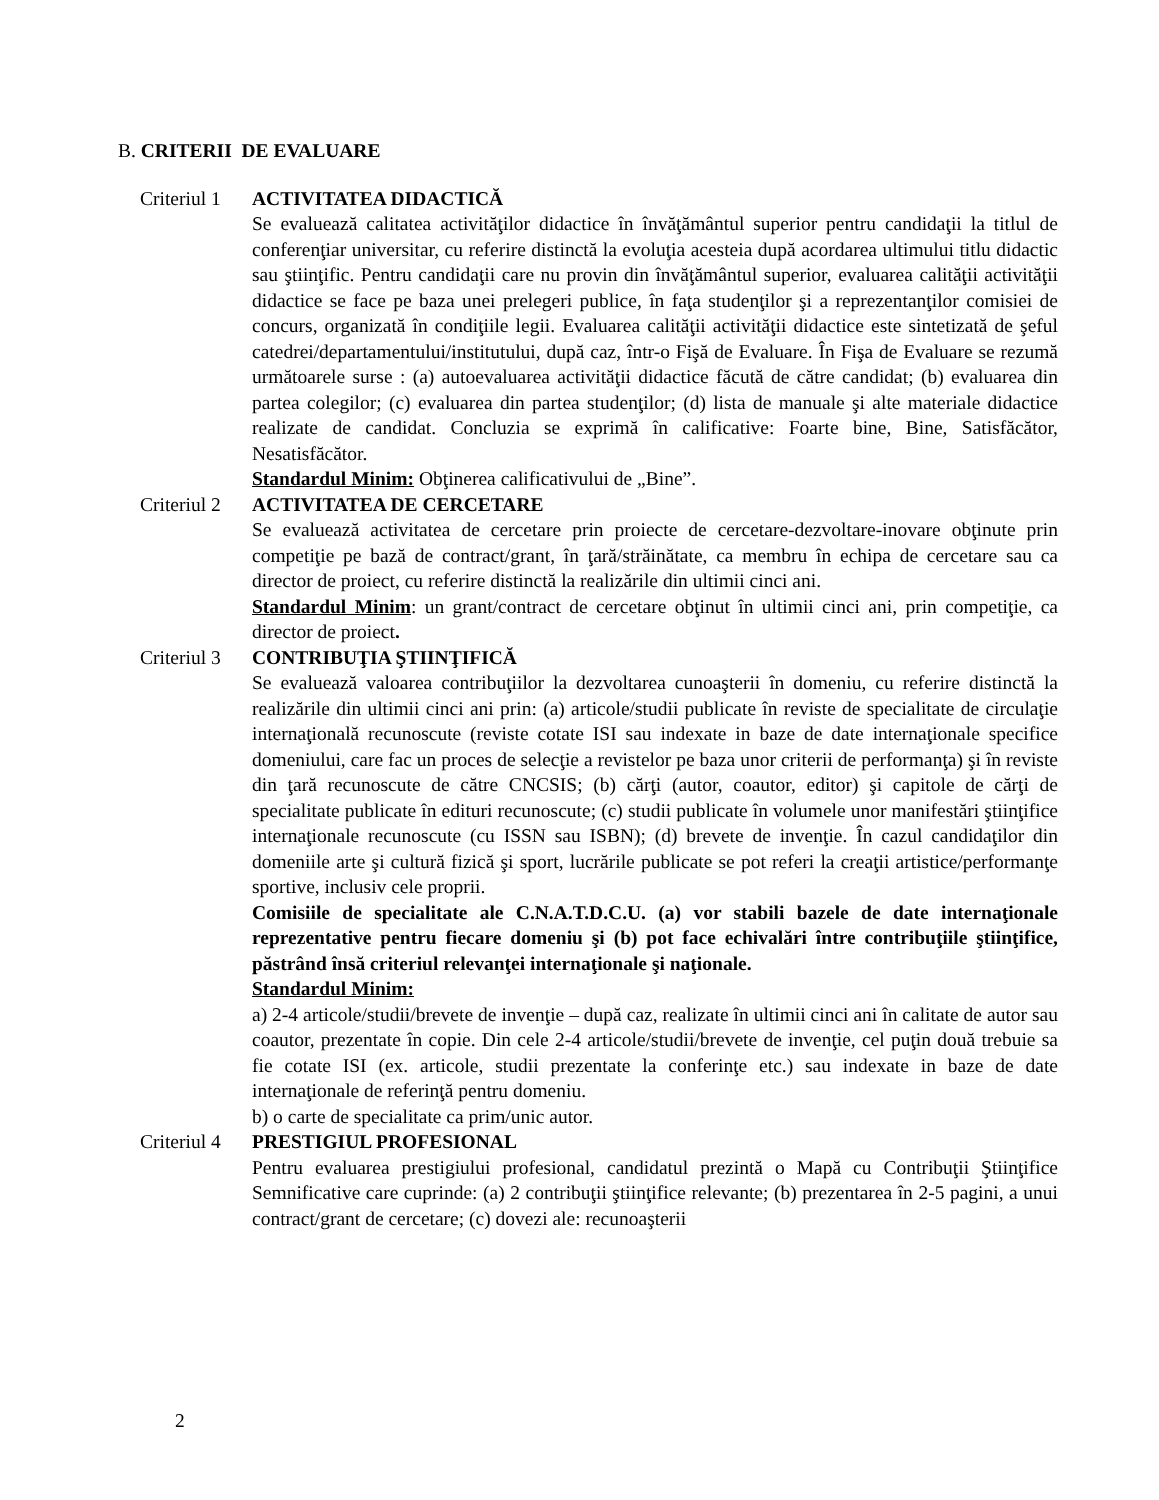B. CRITERII DE EVALUARE
Criteriul 1
ACTIVITATEA DIDACTICĂ
Se evaluează calitatea activităţilor didactice în învăţământul superior pentru candidaţii la titlul de conferenţiar universitar, cu referire distinctă la evoluţia acesteia după acordarea ultimului titlu didactic sau ştiinţific. Pentru candidaţii care nu provin din învăţământul superior, evaluarea calităţii activităţii didactice se face pe baza unei prelegeri publice, în faţa studenţilor şi a reprezentanţilor comisiei de concurs, organizată în condiţiile legii. Evaluarea calităţii activităţii didactice este sintetizată de şeful catedrei/departamentului/institutului, după caz, într-o Fişă de Evaluare. În Fişa de Evaluare se rezumă următoarele surse : (a) autoevaluarea activităţii didactice făcută de către candidat; (b) evaluarea din partea colegilor; (c) evaluarea din partea studenţilor; (d) lista de manuale şi alte materiale didactice realizate de candidat. Concluzia se exprimă în calificative: Foarte bine, Bine, Satisfăcător, Nesatisfăcător.
Standardul Minim: Obţinerea calificativului de „Bine”.
Criteriul 2
ACTIVITATEA DE CERCETARE
Se evaluează activitatea de cercetare prin proiecte de cercetare-dezvoltare-inovare obţinute prin competiţie pe bază de contract/grant, în ţară/străinătate, ca membru în echipa de cercetare sau ca director de proiect, cu referire distinctă la realizările din ultimii cinci ani.
Standardul Minim: un grant/contract de cercetare obţinut în ultimii cinci ani, prin competiţie, ca director de proiect.
Criteriul 3
CONTRIBUŢIA ŞTIINŢIFICĂ
Se evaluează valoarea contribuţiilor la dezvoltarea cunoaşterii în domeniu, cu referire distinctă la realizările din ultimii cinci ani prin: (a) articole/studii publicate în reviste de specialitate de circulaţie internaţională recunoscute (reviste cotate ISI sau indexate in baze de date internaţionale specifice domeniului, care fac un proces de selecţie a revistelor pe baza unor criterii de performanţa) şi în reviste din ţară recunoscute de către CNCSIS; (b) cărţi (autor, coautor, editor) şi capitole de cărţi de specialitate publicate în edituri recunoscute; (c) studii publicate în volumele unor manifestări ştiinţifice internaţionale recunoscute (cu ISSN sau ISBN); (d) brevete de invenţie. În cazul candidaţilor din domeniile arte şi cultură fizică şi sport, lucrările publicate se pot referi la creaţii artistice/performanţe sportive, inclusiv cele proprii.
Comisiile de specialitate ale C.N.A.T.D.C.U. (a) vor stabili bazele de date internaţionale reprezentative pentru fiecare domeniu şi (b) pot face echivalări între contribuţiile ştiinţifice, păstrând însă criteriul relevanţei internaţionale şi naţionale.
Standardul Minim:
a) 2-4 articole/studii/brevete de invenţie – după caz, realizate în ultimii cinci ani în calitate de autor sau coautor, prezentate în copie. Din cele 2-4 articole/studii/brevete de invenţie, cel puţin două trebuie sa fie cotate ISI (ex. articole, studii prezentate la conferinţe etc.) sau indexate in baze de date internaţionale de referinţă pentru domeniu.
b) o carte de specialitate ca prim/unic autor.
Criteriul 4
PRESTIGIUL PROFESIONAL
Pentru evaluarea prestigiului profesional, candidatul prezintă o Mapă cu Contribuţii Ştiinţifice Semnificative care cuprinde: (a) 2 contribuţii ştiinţifice relevante; (b) prezentarea în 2-5 pagini, a unui contract/grant de cercetare; (c) dovezi ale: recunoaşterii
2